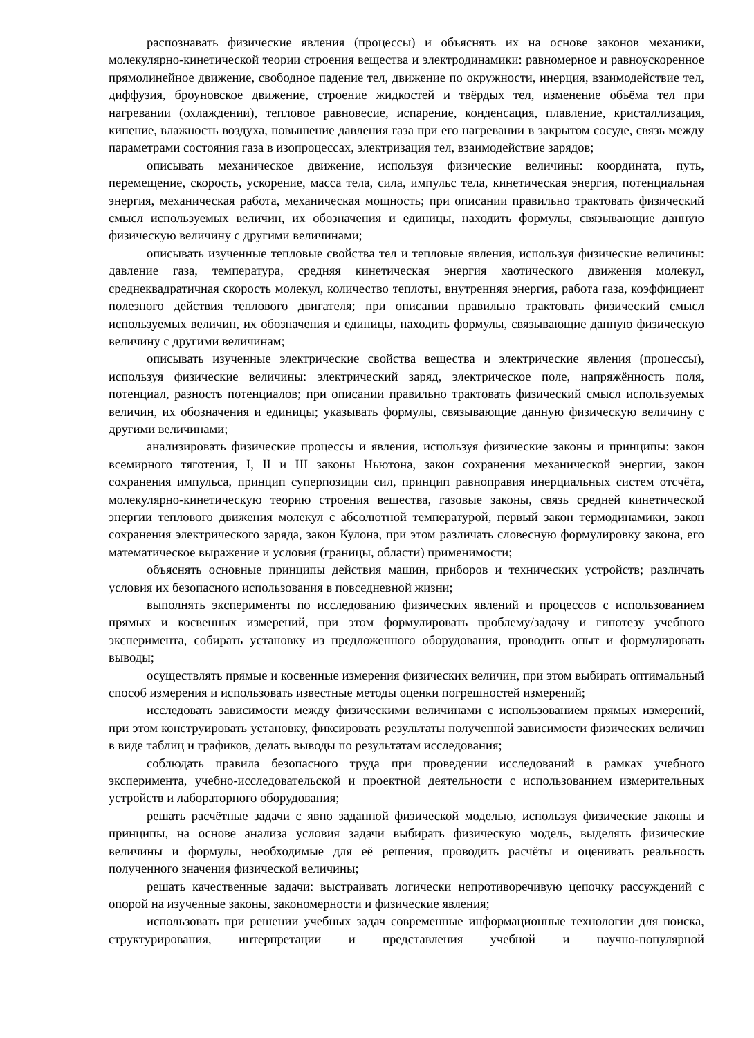распознавать физические явления (процессы) и объяснять их на основе законов механики, молекулярно-кинетической теории строения вещества и электродинамики: равномерное и равноускоренное прямолинейное движение, свободное падение тел, движение по окружности, инерция, взаимодействие тел, диффузия, броуновское движение, строение жидкостей и твёрдых тел, изменение объёма тел при нагревании (охлаждении), тепловое равновесие, испарение, конденсация, плавление, кристаллизация, кипение, влажность воздуха, повышение давления газа при его нагревании в закрытом сосуде, связь между параметрами состояния газа в изопроцессах, электризация тел, взаимодействие зарядов;
описывать механическое движение, используя физические величины: координата, путь, перемещение, скорость, ускорение, масса тела, сила, импульс тела, кинетическая энергия, потенциальная энергия, механическая работа, механическая мощность; при описании правильно трактовать физический смысл используемых величин, их обозначения и единицы, находить формулы, связывающие данную физическую величину с другими величинами;
описывать изученные тепловые свойства тел и тепловые явления, используя физические величины: давление газа, температура, средняя кинетическая энергия хаотического движения молекул, среднеквадратичная скорость молекул, количество теплоты, внутренняя энергия, работа газа, коэффициент полезного действия теплового двигателя; при описании правильно трактовать физический смысл используемых величин, их обозначения и единицы, находить формулы, связывающие данную физическую величину с другими величинам;
описывать изученные электрические свойства вещества и электрические явления (процессы), используя физические величины: электрический заряд, электрическое поле, напряжённость поля, потенциал, разность потенциалов; при описании правильно трактовать физический смысл используемых величин, их обозначения и единицы; указывать формулы, связывающие данную физическую величину с другими величинами;
анализировать физические процессы и явления, используя физические законы и принципы: закон всемирного тяготения, I, II и III законы Ньютона, закон сохранения механической энергии, закон сохранения импульса, принцип суперпозиции сил, принцип равноправия инерциальных систем отсчёта, молекулярно-кинетическую теорию строения вещества, газовые законы, связь средней кинетической энергии теплового движения молекул с абсолютной температурой, первый закон термодинамики, закон сохранения электрического заряда, закон Кулона, при этом различать словесную формулировку закона, его математическое выражение и условия (границы, области) применимости;
объяснять основные принципы действия машин, приборов и технических устройств; различать условия их безопасного использования в повседневной жизни;
выполнять эксперименты по исследованию физических явлений и процессов с использованием прямых и косвенных измерений, при этом формулировать проблему/задачу и гипотезу учебного эксперимента, собирать установку из предложенного оборудования, проводить опыт и формулировать выводы;
осуществлять прямые и косвенные измерения физических величин, при этом выбирать оптимальный способ измерения и использовать известные методы оценки погрешностей измерений;
исследовать зависимости между физическими величинами с использованием прямых измерений, при этом конструировать установку, фиксировать результаты полученной зависимости физических величин в виде таблиц и графиков, делать выводы по результатам исследования;
соблюдать правила безопасного труда при проведении исследований в рамках учебного эксперимента, учебно-исследовательской и проектной деятельности с использованием измерительных устройств и лабораторного оборудования;
решать расчётные задачи с явно заданной физической моделью, используя физические законы и принципы, на основе анализа условия задачи выбирать физическую модель, выделять физические величины и формулы, необходимые для её решения, проводить расчёты и оценивать реальность полученного значения физической величины;
решать качественные задачи: выстраивать логически непротиворечивую цепочку рассуждений с опорой на изученные законы, закономерности и физические явления;
использовать при решении учебных задач современные информационные технологии для поиска, структурирования, интерпретации и представления учебной и научно-популярной